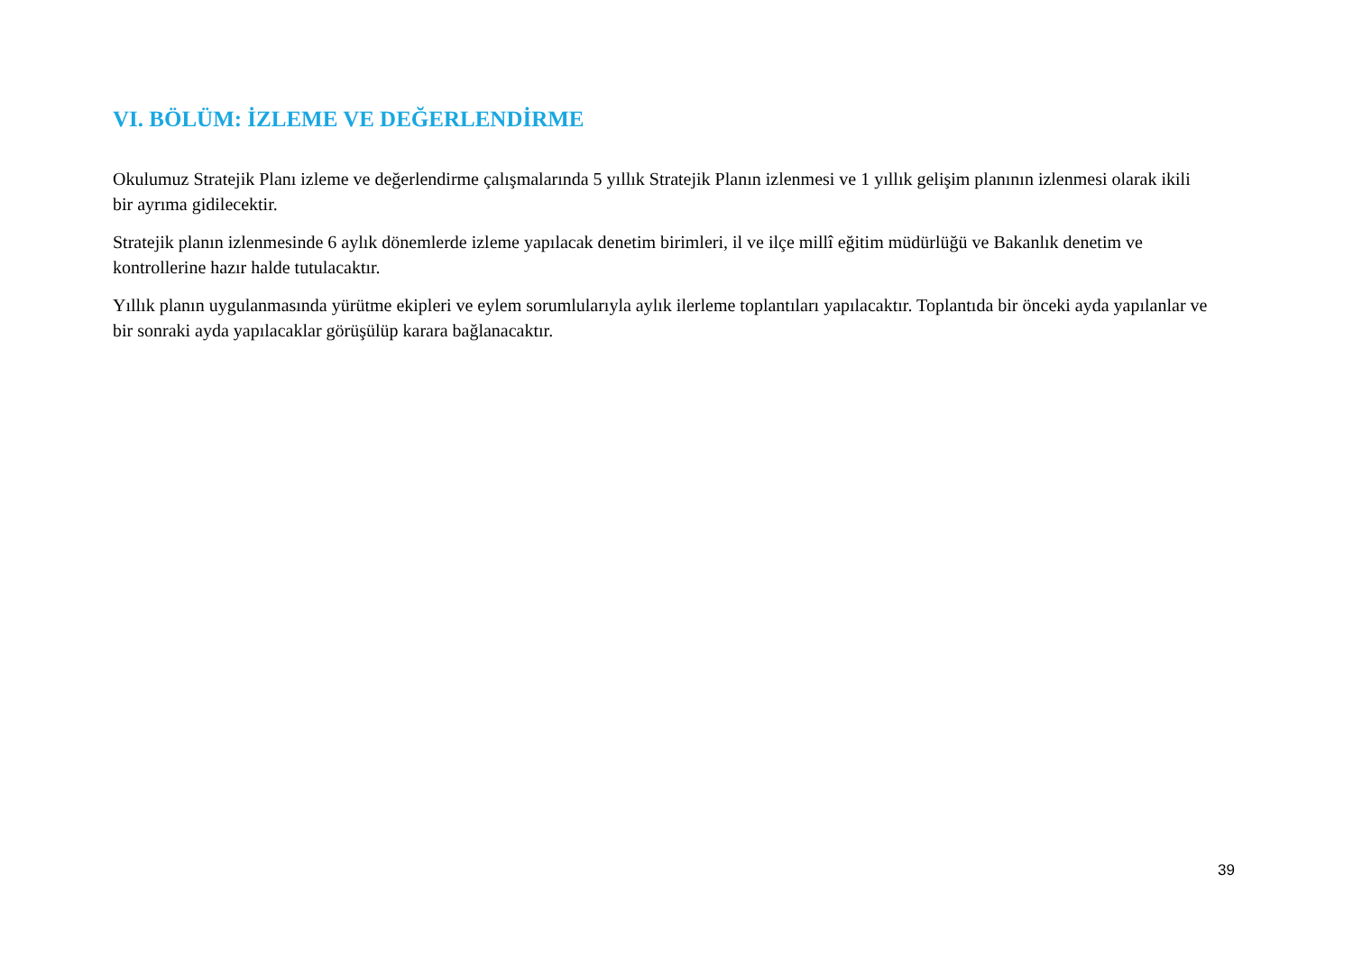VI. BÖLÜM: İZLEME VE DEĞERLENDİRME
Okulumuz Stratejik Planı izleme ve değerlendirme çalışmalarında 5 yıllık Stratejik Planın izlenmesi ve 1 yıllık gelişim planının izlenmesi olarak ikili bir ayrıma gidilecektir.
Stratejik planın izlenmesinde 6 aylık dönemlerde izleme yapılacak denetim birimleri, il ve ilçe millî eğitim müdürlüğü ve Bakanlık denetim ve kontrollerine hazır halde tutulacaktır.
Yıllık planın uygulanmasında yürütme ekipleri ve eylem sorumlularıyla aylık ilerleme toplantıları yapılacaktır. Toplantıda bir önceki ayda yapılanlar ve bir sonraki ayda yapılacaklar görüşülüp karara bağlanacaktır.
39